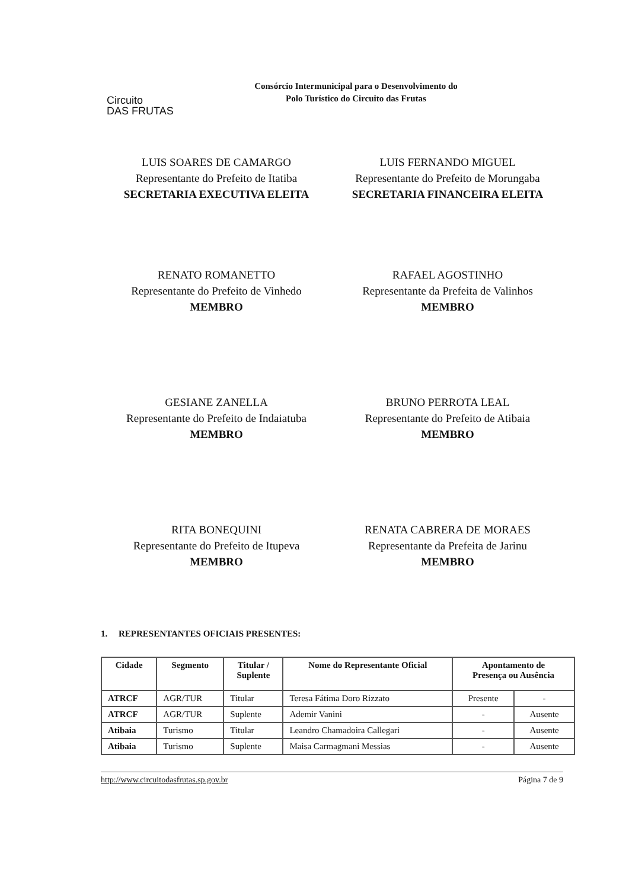Circuito
DAS FRUTAS
Consórcio Intermunicipal para o Desenvolvimento do
Polo Turístico do Circuito das Frutas
LUIS SOARES DE CAMARGO
Representante do Prefeito de Itatiba
SECRETARIA EXECUTIVA ELEITA
LUIS FERNANDO MIGUEL
Representante do Prefeito de Morungaba
SECRETARIA FINANCEIRA ELEITA
RENATO ROMANETTO
Representante do Prefeito de Vinhedo
MEMBRO
RAFAEL AGOSTINHO
Representante da Prefeita de Valinhos
MEMBRO
GESIANE ZANELLA
Representante do Prefeito de Indaiatuba
MEMBRO
BRUNO PERROTA LEAL
Representante do Prefeito de Atibaia
MEMBRO
RITA BONEQUINI
Representante do Prefeito de Itupeva
MEMBRO
RENATA CABRERA DE MORAES
Representante da Prefeita de Jarinu
MEMBRO
1. REPRESENTANTES OFICIAIS PRESENTES:
| Cidade | Segmento | Titular / Suplente | Nome do Representante Oficial | Apontamento de Presença ou Ausência | |
| --- | --- | --- | --- | --- | --- |
| ATRCF | AGR/TUR | Titular | Teresa Fátima Doro Rizzato | Presente | - |
| ATRCF | AGR/TUR | Suplente | Ademir Vanini | - | Ausente |
| Atibaia | Turismo | Titular | Leandro Chamadoira Callegari | - | Ausente |
| Atibaia | Turismo | Suplente | Maisa Carmagmani Messias | - | Ausente |
http://www.circuitodasfrutas.sp.gov.br Página 7 de 9